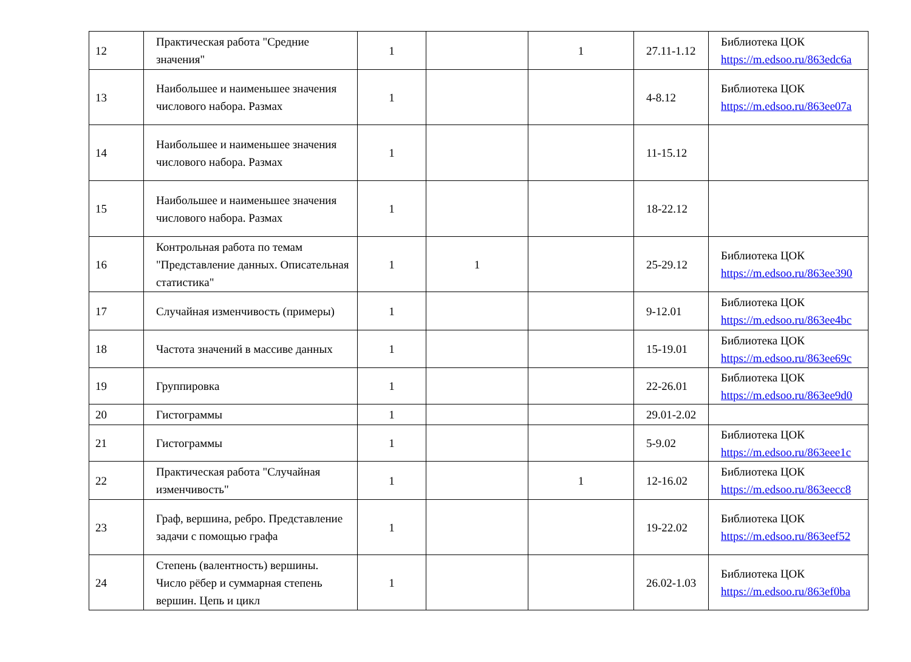| 12 | Практическая работа "Средние значения" | 1 | | 1 | 27.11-1.12 | Библиотека ЦОК https://m.edsoo.ru/863edc6a |
| 13 | Наибольшее и наименьшее значения числового набора. Размах | 1 | | | 4-8.12 | Библиотека ЦОК https://m.edsoo.ru/863ee07a |
| 14 | Наибольшее и наименьшее значения числового набора. Размах | 1 | | | 11-15.12 | |
| 15 | Наибольшее и наименьшее значения числового набора. Размах | 1 | | | 18-22.12 | |
| 16 | Контрольная работа по темам "Представление данных. Описательная статистика" | 1 | 1 | | 25-29.12 | Библиотека ЦОК https://m.edsoo.ru/863ee390 |
| 17 | Случайная изменчивость (примеры) | 1 | | | 9-12.01 | Библиотека ЦОК https://m.edsoo.ru/863ee4bc |
| 18 | Частота значений в массиве данных | 1 | | | 15-19.01 | Библиотека ЦОК https://m.edsoo.ru/863ee69c |
| 19 | Группировка | 1 | | | 22-26.01 | Библиотека ЦОК https://m.edsoo.ru/863ee9d0 |
| 20 | Гистограммы | 1 | | | 29.01-2.02 | |
| 21 | Гистограммы | 1 | | | 5-9.02 | Библиотека ЦОК https://m.edsoo.ru/863eee1c |
| 22 | Практическая работа "Случайная изменчивость" | 1 | | 1 | 12-16.02 | Библиотека ЦОК https://m.edsoo.ru/863eecc8 |
| 23 | Граф, вершина, ребро. Представление задачи с помощью графа | 1 | | | 19-22.02 | Библиотека ЦОК https://m.edsoo.ru/863eef52 |
| 24 | Степень (валентность) вершины. Число рёбер и суммарная степень вершин. Цепь и цикл | 1 | | | 26.02-1.03 | Библиотека ЦОК https://m.edsoo.ru/863ef0ba |